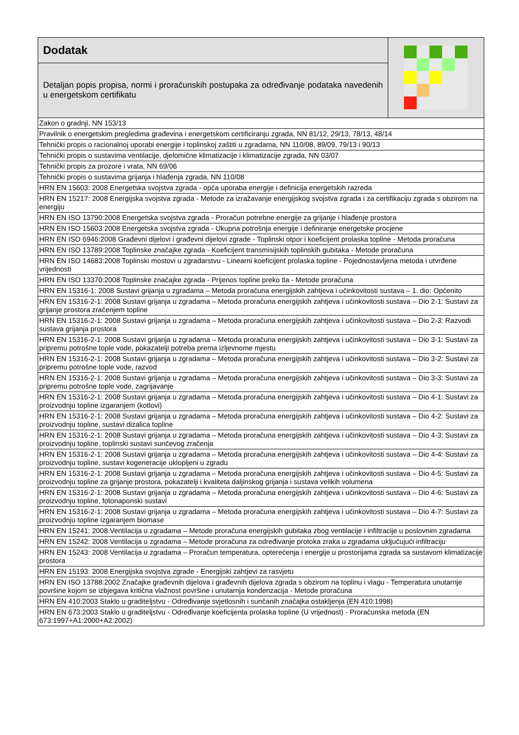Dodatak
Detaljan popis propisa, normi i proračunskih postupaka za određivanje podataka navedenih u energetskom certifikatu
| Zakon o gradnji, NN 153/13 |
| Pravilnik o energetskim pregledima građevina i energetskom certificiranju zgrada, NN 81/12, 29/13, 78/13, 48/14 |
| Tehnički propis o racionalnoj uporabi energije i toplinskoj zaštiti u zgradama, NN 110/08, 89/09, 79/13 i 90/13 |
| Tehnički propis o sustavima ventilacije, djelomične klimatizacije i klimatizacije zgrada, NN 03/07 |
| Tehnički propis za prozore i vrata, NN 69/06 |
| Tehnički propis o sustavima grijanja i hlađenja zgrada, NN 110/08 |
| HRN EN 15603: 2008 Energetska svojstva zgrada - opća uporaba energije i definicija energetskih razreda |
| HRN EN 15217: 2008 Energijska svojstva zgrada - Metode za izražavanje energijskog svojstva zgrada i za certifikaciju zgrada s obzirom na energiju |
| HRN EN ISO 13790:2008 Energetska svojstva zgrada - Proračun potrebne energije za grijanje i hlađenje prostora |
| HRN EN ISO 15603:2008 Energetska svojstva zgrada - Ukupna potrošnja energije i definiranje energetske procjene |
| HRN EN ISO 6946:2008 Građevni dijelovi i građevni dijelovi zgrade - Toplinski otpor i koeficijent prolaska topline - Metoda proračuna |
| HRN EN ISO 13789:2008 Toplinske značajke zgrada - Koeficijent transmisijskih toplinskih gubitaka - Metode proračuna |
| HRN EN ISO 14683:2008 Toplinski mostovi u zgradarstvu - Linearni koeficijent prolaska topline - Pojednostavljena metoda i utvrđene vrijednosti |
| HRN EN ISO 13370:2008 Toplinske značajke zgrada - Prijenos topline preko tla - Metode proračuna |
| HRN EN 15316-1: 2008 Sustavi grijanja u zgradama – Metoda proračuna energijskih zahtjeva i učinkovitosti sustava – 1. dio: Općenito |
| HRN EN 15316-2-1: 2008 Sustavi grijanja u zgradama – Metoda proračuna energijskih zahtjeva i učinkovitosti sustava – Dio 2-1: Sustavi za grijanje prostora zračenjem topline |
| HRN EN 15316-2-1: 2008 Sustavi grijanja u zgradama – Metoda proračuna energijskih zahtjeva i učinkovitosti sustava – Dio 2-3: Razvodi sustava grijanja prostora |
| HRN EN 15316-2-1: 2008 Sustavi grijanja u zgradama – Metoda proračuna energijskih zahtjeva i učinkovitosti sustava – Dio 3-1: Sustavi za pripremu potrošne tople vode, pokazatelji potreba prema izljevnome mjestu |
| HRN EN 15316-2-1: 2008 Sustavi grijanja u zgradama – Metoda proračuna energijskih zahtjeva i učinkovitosti sustava – Dio 3-2: Sustavi za pripremu potrošne tople vode, razvod |
| HRN EN 15316-2-1: 2008 Sustavi grijanja u zgradama – Metoda proračuna energijskih zahtjeva i učinkovitosti sustava – Dio 3-3: Sustavi za pripremu potrošne tople vode, zagrijavanje |
| HRN EN 15316-2-1: 2008 Sustavi grijanja u zgradama – Metoda proračuna energijskih zahtjeva i učinkovitosti sustava – Dio 4-1: Sustavi za proizvodnju topline izgaranjem (kotlovi) |
| HRN EN 15316-2-1: 2008 Sustavi grijanja u zgradama – Metoda proračuna energijskih zahtjeva i učinkovitosti sustava – Dio 4-2: Sustavi za proizvodnju topline, sustavi dizalica topline |
| HRN EN 15316-2-1: 2008 Sustavi grijanja u zgradama – Metoda proračuna energijskih zahtjeva i učinkovitosti sustava – Dio 4-3: Sustavi za proizvodnju topline, toplinski sustavi sunčevog zračenja |
| HRN EN 15316-2-1: 2008 Sustavi grijanja u zgradama – Metoda proračuna energijskih zahtjeva i učinkovitosti sustava – Dio 4-4: Sustavi za proizvodnju topline, sustavi kogeneracije uklopljeni u zgradu |
| HRN EN 15316-2-1: 2008 Sustavi grijanja u zgradama – Metoda proračuna energijskih zahtjeva i učinkovitosti sustava – Dio 4-5: Sustavi za proizvodnju topline za grijanje prostora, pokazatelji i kvaliteta daljinskog grijanja i sustava velikih volumena |
| HRN EN 15316-2-1: 2008 Sustavi grijanja u zgradama – Metoda proračuna energijskih zahtjeva i učinkovitosti sustava – Dio 4-6: Sustavi za proizvodnju topline, fotonaponski sustavi |
| HRN EN 15316-2-1: 2008 Sustavi grijanja u zgradama – Metoda proračuna energijskih zahtjeva i učinkovitosti sustava – Dio 4-7: Sustavi za proizvodnju topline izgaranjem biomase |
| HRN EN 15241: 2008 Ventilacija u zgradama – Metode proračuna energijskih gubitaka zbog ventilacije i infiltracije u poslovnim zgradama |
| HRN EN 15242: 2008 Ventilacija u zgradama – Metode proračuna za određivanje protoka zraka u zgradama uključujući infiltraciju |
| HRN EN 15243: 2008 Ventilacija u zgradama – Proračun temperatura, opterećenja i energije u prostorijama zgrada sa sustavom klimatizacije prostora |
| HRN EN 15193: 2008 Energijska svojstva zgrade - Energijski zahtjevi za rasvjetu |
| HRN EN ISO 13788:2002 Značajke građevnih dijelova i građevnih dijelova zgrada s obzirom na toplinu i vlagu - Temperatura unutarnje površine kojom se izbjegava kritična vlažnost površine i unutarnja kondenzacija - Metode proračuna |
| HRN EN 410:2003 Staklo u graditeljstvu - Određivanje svjetlosnih i sunčanih značajka ostakljenja (EN 410:1998) |
| HRN EN 673:2003 Staklo u graditeljstvu - Određivanje koeficijenta prolaska topline (U vrijednost) - Proračunska metoda (EN 673:1997+A1:2000+A2:2002) |